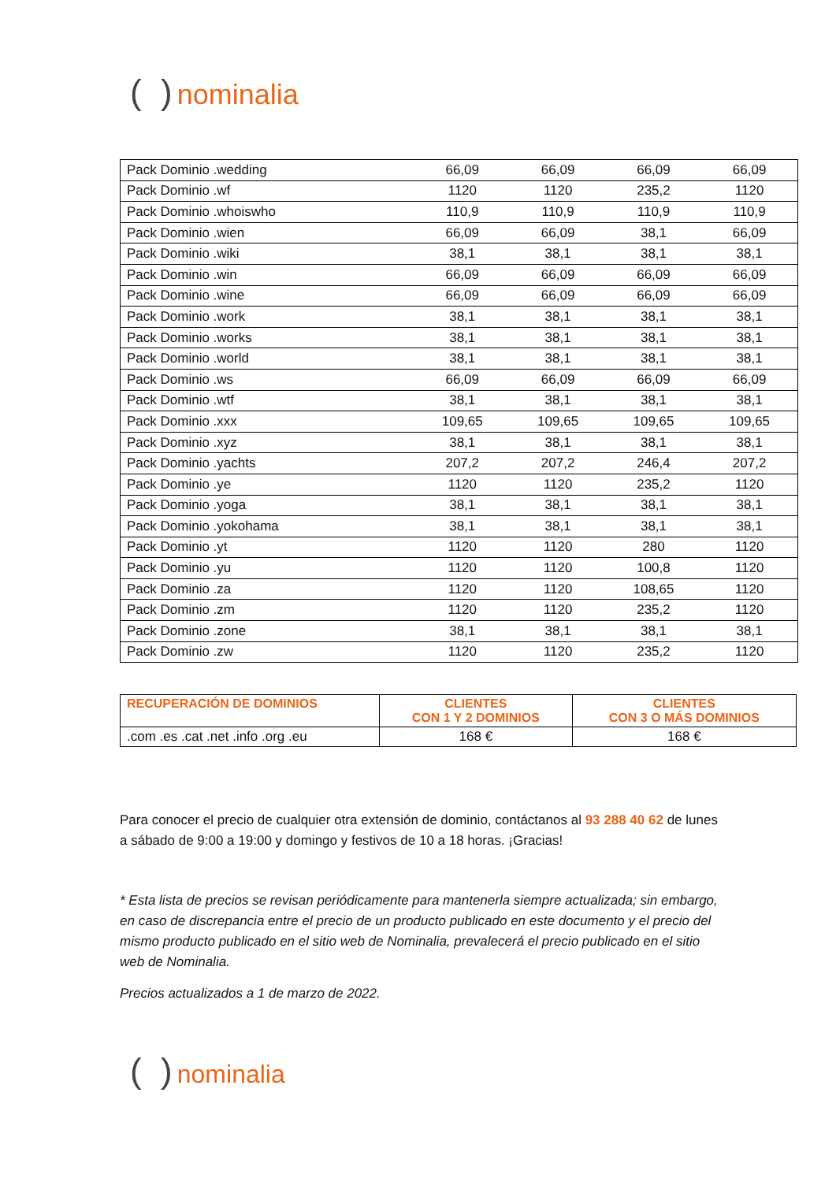( ) nominalia
| Pack Dominio .wedding | 66,09 | 66,09 | 66,09 | 66,09 |
| Pack Dominio .wf | 1120 | 1120 | 235,2 | 1120 |
| Pack Dominio .whoiswho | 110,9 | 110,9 | 110,9 | 110,9 |
| Pack Dominio .wien | 66,09 | 66,09 | 38,1 | 66,09 |
| Pack Dominio .wiki | 38,1 | 38,1 | 38,1 | 38,1 |
| Pack Dominio .win | 66,09 | 66,09 | 66,09 | 66,09 |
| Pack Dominio .wine | 66,09 | 66,09 | 66,09 | 66,09 |
| Pack Dominio .work | 38,1 | 38,1 | 38,1 | 38,1 |
| Pack Dominio .works | 38,1 | 38,1 | 38,1 | 38,1 |
| Pack Dominio .world | 38,1 | 38,1 | 38,1 | 38,1 |
| Pack Dominio .ws | 66,09 | 66,09 | 66,09 | 66,09 |
| Pack Dominio .wtf | 38,1 | 38,1 | 38,1 | 38,1 |
| Pack Dominio .xxx | 109,65 | 109,65 | 109,65 | 109,65 |
| Pack Dominio .xyz | 38,1 | 38,1 | 38,1 | 38,1 |
| Pack Dominio .yachts | 207,2 | 207,2 | 246,4 | 207,2 |
| Pack Dominio .ye | 1120 | 1120 | 235,2 | 1120 |
| Pack Dominio .yoga | 38,1 | 38,1 | 38,1 | 38,1 |
| Pack Dominio .yokohama | 38,1 | 38,1 | 38,1 | 38,1 |
| Pack Dominio .yt | 1120 | 1120 | 280 | 1120 |
| Pack Dominio .yu | 1120 | 1120 | 100,8 | 1120 |
| Pack Dominio .za | 1120 | 1120 | 108,65 | 1120 |
| Pack Dominio .zm | 1120 | 1120 | 235,2 | 1120 |
| Pack Dominio .zone | 38,1 | 38,1 | 38,1 | 38,1 |
| Pack Dominio .zw | 1120 | 1120 | 235,2 | 1120 |
| RECUPERACIÓN DE DOMINIOS | CLIENTES CON 1 Y 2 DOMINIOS | CLIENTES CON 3 O MÁS DOMINIOS |
| --- | --- | --- |
| .com .es .cat .net .info .org .eu | 168 € | 168 € |
Para conocer el precio de cualquier otra extensión de dominio, contáctanos al 93 288 40 62 de lunes a sábado de 9:00 a 19:00 y domingo y festivos de 10 a 18 horas. ¡Gracias!
* Esta lista de precios se revisan periódicamente para mantenerla siempre actualizada; sin embargo, en caso de discrepancia entre el precio de un producto publicado en este documento y el precio del mismo producto publicado en el sitio web de Nominalia, prevalecerá el precio publicado en el sitio web de Nominalia.
Precios actualizados a 1 de marzo de 2022.
( ) nominalia